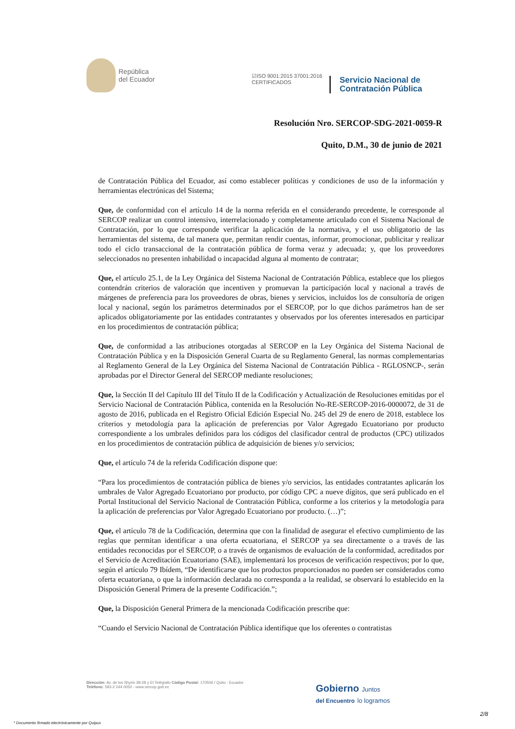República
del Ecuador
☑ISO 9001:2015 37001:2016
CERTIFICADOS
Servicio Nacional de
Contratación Pública
Resolución Nro. SERCOP-SDG-2021-0059-R
Quito, D.M., 30 de junio de 2021
de Contratación Pública del Ecuador, así como establecer políticas y condiciones de uso de la información y herramientas electrónicas del Sistema;
Que, de conformidad con el artículo 14 de la norma referida en el considerando precedente, le corresponde al SERCOP realizar un control intensivo, interrelacionado y completamente articulado con el Sistema Nacional de Contratación, por lo que corresponde verificar la aplicación de la normativa, y el uso obligatorio de las herramientas del sistema, de tal manera que, permitan rendir cuentas, informar, promocionar, publicitar y realizar todo el ciclo transaccional de la contratación pública de forma veraz y adecuada; y, que los proveedores seleccionados no presenten inhabilidad o incapacidad alguna al momento de contratar;
Que, el artículo 25.1, de la Ley Orgánica del Sistema Nacional de Contratación Pública, establece que los pliegos contendrán criterios de valoración que incentiven y promuevan la participación local y nacional a través de márgenes de preferencia para los proveedores de obras, bienes y servicios, incluidos los de consultoría de origen local y nacional, según los parámetros determinados por el SERCOP, por lo que dichos parámetros han de ser aplicados obligatoriamente por las entidades contratantes y observados por los oferentes interesados en participar en los procedimientos de contratación pública;
Que, de conformidad a las atribuciones otorgadas al SERCOP en la Ley Orgánica del Sistema Nacional de Contratación Pública y en la Disposición General Cuarta de su Reglamento General, las normas complementarias al Reglamento General de la Ley Orgánica del Sistema Nacional de Contratación Pública - RGLOSNCP-, serán aprobadas por el Director General del SERCOP mediante resoluciones;
Que, la Sección II del Capítulo III del Título II de la Codificación y Actualización de Resoluciones emitidas por el Servicio Nacional de Contratación Pública, contenida en la Resolución No-RE-SERCOP-2016-0000072, de 31 de agosto de 2016, publicada en el Registro Oficial Edición Especial No. 245 del 29 de enero de 2018, establece los criterios y metodología para la aplicación de preferencias por Valor Agregado Ecuatoriano por producto correspondiente a los umbrales definidos para los códigos del clasificador central de productos (CPC) utilizados en los procedimientos de contratación pública de adquisición de bienes y/o servicios;
Que, el artículo 74 de la referida Codificación dispone que:
“Para los procedimientos de contratación pública de bienes y/o servicios, las entidades contratantes aplicarán los umbrales de Valor Agregado Ecuatoriano por producto, por código CPC a nueve dígitos, que será publicado en el Portal Institucional del Servicio Nacional de Contratación Pública, conforme a los criterios y la metodología para la aplicación de preferencias por Valor Agregado Ecuatoriano por producto. (…)”;
Que, el artículo 78 de la Codificación, determina que con la finalidad de asegurar el efectivo cumplimiento de las reglas que permitan identificar a una oferta ecuatoriana, el SERCOP ya sea directamente o a través de las entidades reconocidas por el SERCOP, o a través de organismos de evaluación de la conformidad, acreditados por el Servicio de Acreditación Ecuatoriano (SAE), implementará los procesos de verificación respectivos; por lo que, según el artículo 79 Ibídem, “De identificarse que los productos proporcionados no pueden ser considerados como oferta ecuatoriana, o que la información declarada no corresponda a la realidad, se observará lo establecido en la Disposición General Primera de la presente Codificación.”;
Que, la Disposición General Primera de la mencionada Codificación prescribe que:
“Cuando el Servicio Nacional de Contratación Pública identifique que los oferentes o contratistas
Dirección: Av. de los Shyris 38-28 y El Telégrafo Código Postal: 170506 / Quito - Ecuador
Teléfono: 593-2 244 0050 - www.sercop.gob.ec
Gobierno Juntos
del Encuentro lo logramos
2/8
* Documento firmado electrónicamente por Quipux